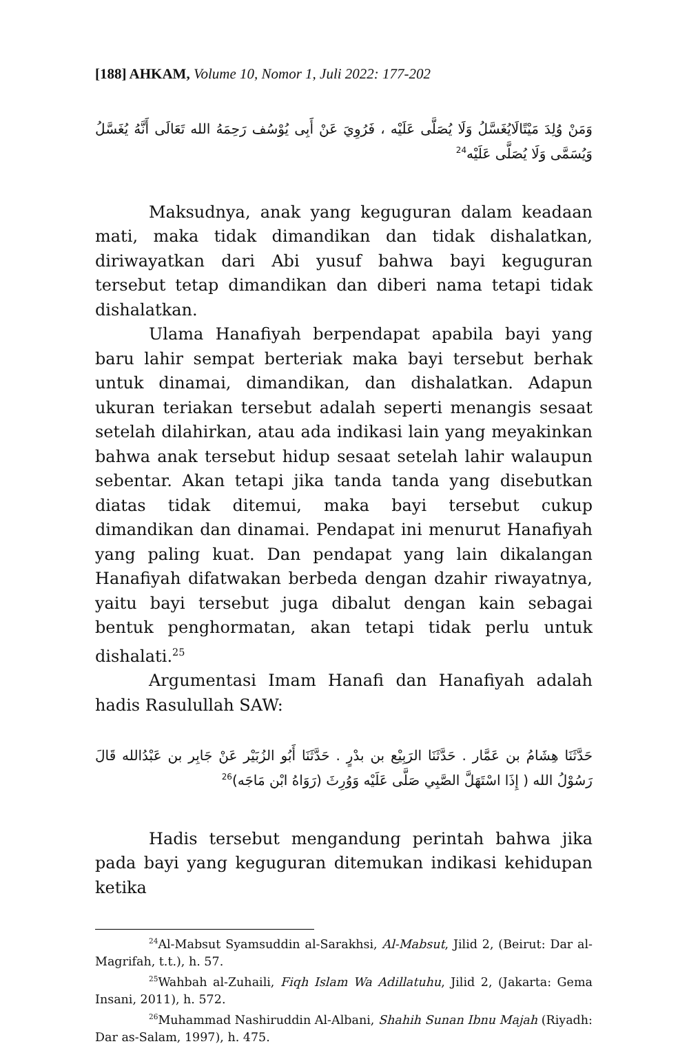[188] AHKAM, Volume 10, Nomor 1, Juli 2022: 177-202
وَمَنْ وُلِدَ مَيْتًالَايُغَسَّلُ وَلَا يُصَلَّى عَلَيْه ، فَرُوِيَ عَنْ أَبِى يُوْسُف رَحِمَهُ الله تَعَالَى أَنَّهُ يُغَسَّلُ وَيُسَمَّى وَلَا يُصَلَّى عَلَيْه<sup>24</sup>
Maksudnya, anak yang keguguran dalam keadaan mati, maka tidak dimandikan dan tidak dishalatkan, diriwayatkan dari Abi yusuf bahwa bayi keguguran tersebut tetap dimandikan dan diberi nama tetapi tidak dishalatkan.
Ulama Hanafiyah berpendapat apabila bayi yang baru lahir sempat berteriak maka bayi tersebut berhak untuk dinamai, dimandikan, dan dishalatkan. Adapun ukuran teriakan tersebut adalah seperti menangis sesaat setelah dilahirkan, atau ada indikasi lain yang meyakinkan bahwa anak tersebut hidup sesaat setelah lahir walaupun sebentar. Akan tetapi jika tanda tanda yang disebutkan diatas tidak ditemui, maka bayi tersebut cukup dimandikan dan dinamai. Pendapat ini menurut Hanafiyah yang paling kuat. Dan pendapat yang lain dikalangan Hanafiyah difatwakan berbeda dengan dzahir riwayatnya, yaitu bayi tersebut juga dibalut dengan kain sebagai bentuk penghormatan, akan tetapi tidak perlu untuk dishalati.<sup>25</sup>
Argumentasi Imam Hanafi dan Hanafiyah adalah hadis Rasulullah SAW:
حَدَّثَنَا هِشَامُ بن عَمَّار . حَدَّثَنَا الرَبِيْع بن بدْرٍ . حَدَّثَنَا أَبُو الزُبَيْر عَنْ جَابِر بن عَبْدُالله قَالَ رَسُوْلُ الله ( إِذَا اسْتَهَلَّ الصَّبِي صَلَّى عَلَيْه وَوُرِثَ (رَوَاهُ ابْن مَاجَه)<sup>26</sup>
Hadis tersebut mengandung perintah bahwa jika pada bayi yang keguguran ditemukan indikasi kehidupan ketika
<sup>24</sup>Al-Mabsut Syamsuddin al-Sarakhsi, Al-Mabsut, Jilid 2, (Beirut: Dar al-Magrifah, t.t.), h. 57.
<sup>25</sup> Wahbah al-Zuhaili, Fiqh Islam Wa Adillatuhu, Jilid 2, (Jakarta: Gema Insani, 2011), h. 572.
<sup>26</sup> Muhammad Nashiruddin Al-Albani, Shahih Sunan Ibnu Majah (Riyadh: Dar as-Salam, 1997), h. 475.